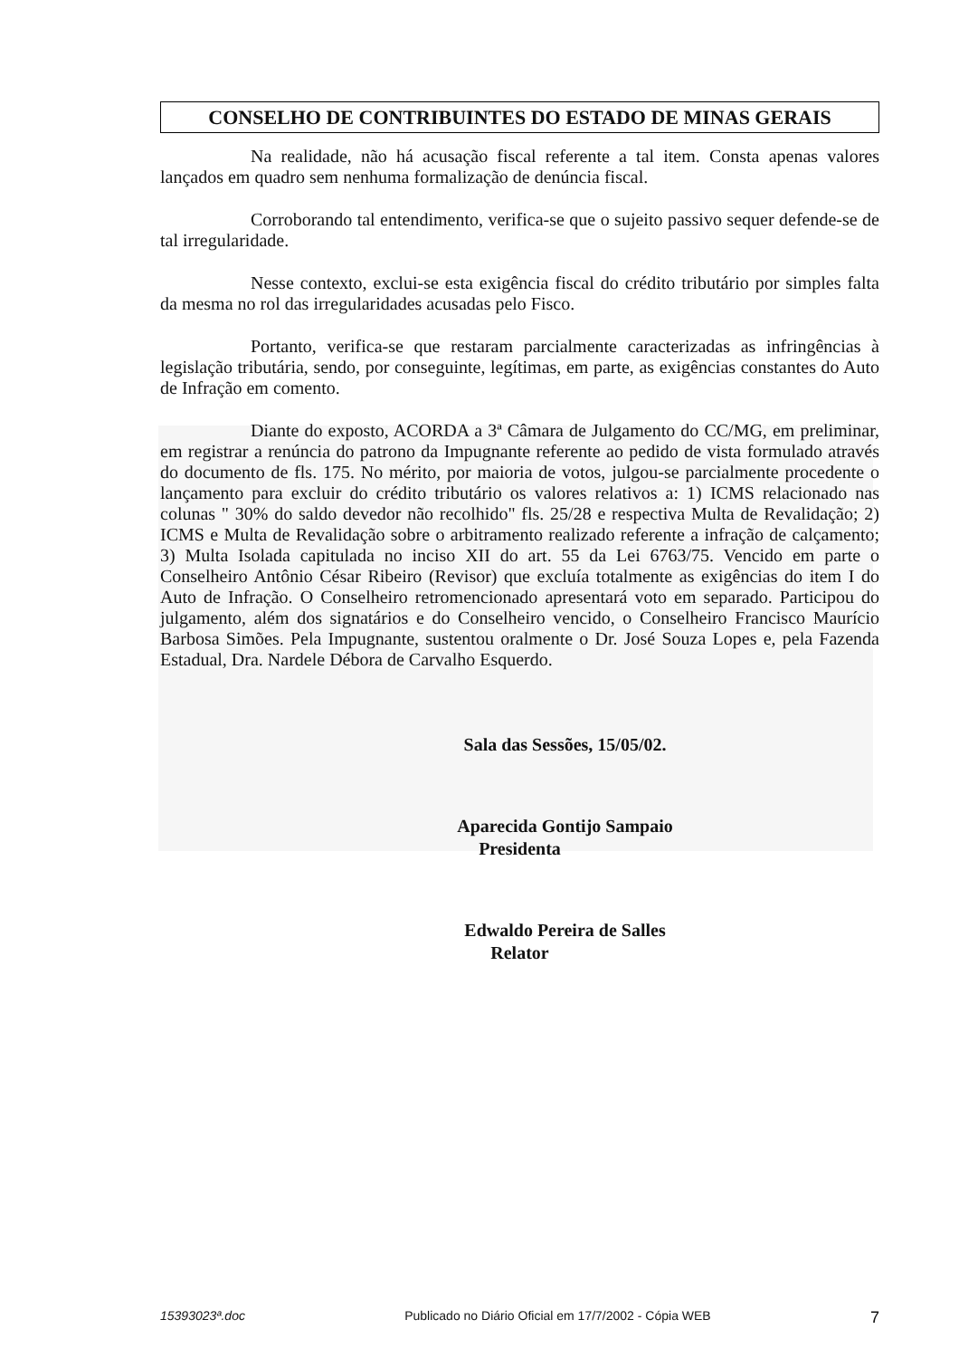CONSELHO DE CONTRIBUINTES DO ESTADO DE MINAS GERAIS
Na realidade, não há acusação fiscal referente a tal item. Consta apenas valores lançados em quadro sem nenhuma formalização de denúncia fiscal.
Corroborando tal entendimento, verifica-se que o sujeito passivo sequer defende-se de tal irregularidade.
Nesse contexto, exclui-se esta exigência fiscal do crédito tributário por simples falta da mesma no rol das irregularidades acusadas pelo Fisco.
Portanto, verifica-se que restaram parcialmente caracterizadas as infringências à legislação tributária, sendo, por conseguinte, legítimas, em parte, as exigências constantes do Auto de Infração em comento.
Diante do exposto, ACORDA a 3ª Câmara de Julgamento do CC/MG, em preliminar, em registrar a renúncia do patrono da Impugnante referente ao pedido de vista formulado através do documento de fls. 175. No mérito, por maioria de votos, julgou-se parcialmente procedente o lançamento para excluir do crédito tributário os valores relativos a: 1) ICMS relacionado nas colunas " 30% do saldo devedor não recolhido" fls. 25/28 e respectiva Multa de Revalidação; 2) ICMS e Multa de Revalidação sobre o arbitramento realizado referente a infração de calçamento; 3) Multa Isolada capitulada no inciso XII do art. 55 da Lei 6763/75. Vencido em parte o Conselheiro Antônio César Ribeiro (Revisor) que excluía totalmente as exigências do item I do Auto de Infração. O Conselheiro retromencionado apresentará voto em separado. Participou do julgamento, além dos signatários e do Conselheiro vencido, o Conselheiro Francisco Maurício Barbosa Simões. Pela Impugnante, sustentou oralmente o Dr. José Souza Lopes e, pela Fazenda Estadual, Dra. Nardele Débora de Carvalho Esquerdo.
Sala das Sessões, 15/05/02.
Aparecida Gontijo Sampaio
Presidenta
Edwaldo Pereira de Salles
Relator
15393023ª.doc Publicado no Diário Oficial em 17/7/2002 - Cópia WEB 7